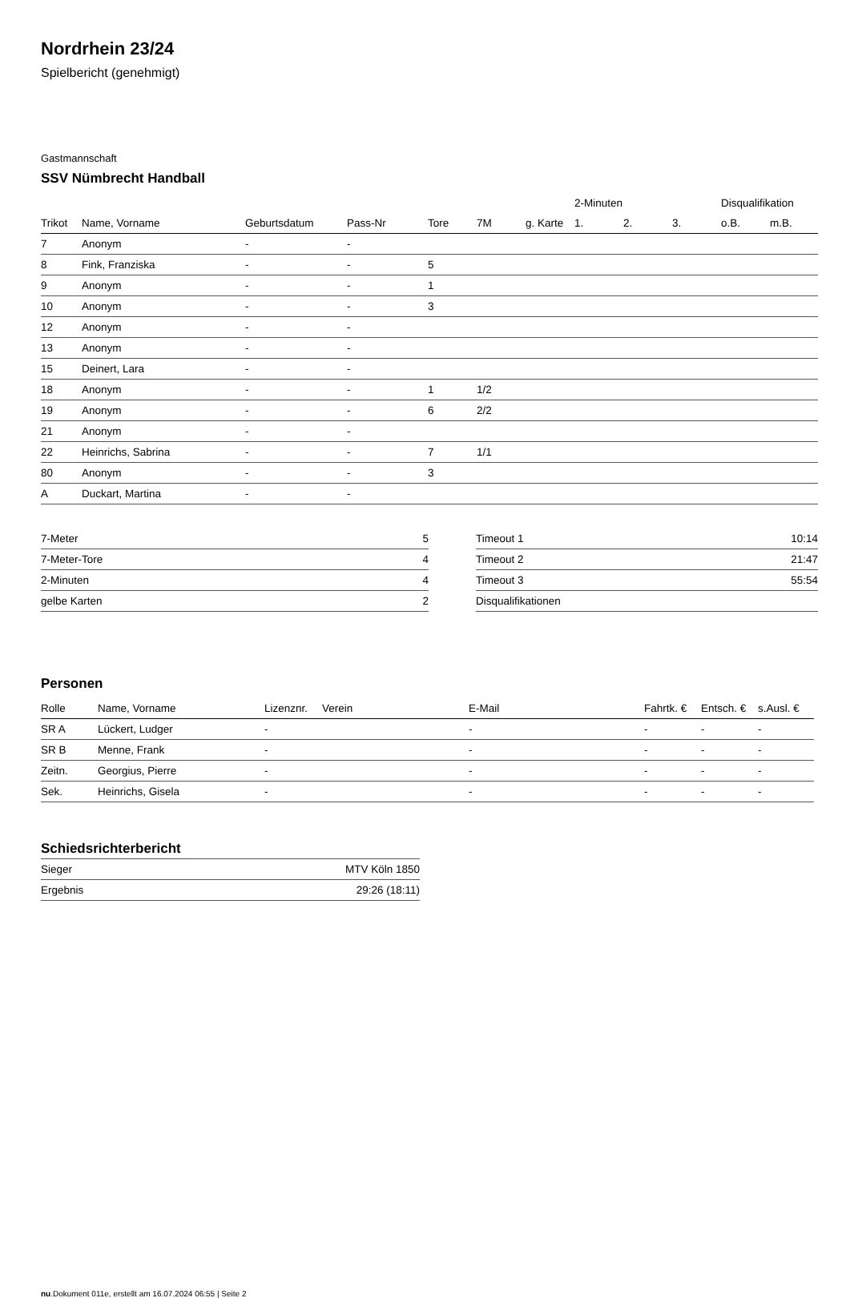Nordrhein 23/24
Spielbericht (genehmigt)
Gastmannschaft
SSV Nümbrecht Handball
| | | | | | | | 2-Minuten | | | Disqualifikation | |
| --- | --- | --- | --- | --- | --- | --- | --- | --- | --- | --- | --- |
| Trikot | Name, Vorname | Geburtsdatum | Pass-Nr | Tore | 7M | g. Karte | 1. | 2. | 3. | o.B. | m.B. |
| 7 | Anonym | - | - | | | | | | | | |
| 8 | Fink, Franziska | - | - | 5 | | | | | | | |
| 9 | Anonym | - | - | 1 | | | | | | | |
| 10 | Anonym | - | - | 3 | | | | | | | |
| 12 | Anonym | - | - | | | | | | | | |
| 13 | Anonym | - | - | | | | | | | | |
| 15 | Deinert, Lara | - | - | | | | | | | | |
| 18 | Anonym | - | - | 1 | 1/2 | | | | | | |
| 19 | Anonym | - | - | 6 | 2/2 | | | | | | |
| 21 | Anonym | - | - | | | | | | | | |
| 22 | Heinrichs, Sabrina | - | - | 7 | 1/1 | | | | | | |
| 80 | Anonym | - | - | 3 | | | | | | | |
| A | Duckart, Martina | - | - | | | | | | | | |
| 7-Meter | 5 |
| 7-Meter-Tore | 4 |
| 2-Minuten | 4 |
| gelbe Karten | 2 |
| Timeout 1 | 10:14 |
| Timeout 2 | 21:47 |
| Timeout 3 | 55:54 |
| Disqualifikationen | |
Personen
| Rolle | Name, Vorname | Lizenznr. | Verein | E-Mail | Fahrtk. € | Entsch. € | s.Ausl. € |
| --- | --- | --- | --- | --- | --- | --- | --- |
| SR A | Lückert, Ludger | - | | - | - | - | - |
| SR B | Menne, Frank | - | | - | - | - | - |
| Zeitn. | Georgius, Pierre | - | | - | - | - | - |
| Sek. | Heinrichs, Gisela | - | | - | - | - | - |
Schiedsrichterbericht
| Sieger | MTV Köln 1850 |
| Ergebnis | 29:26 (18:11) |
nu.Dokument 011e, erstellt am 16.07.2024 06:55 | Seite 2